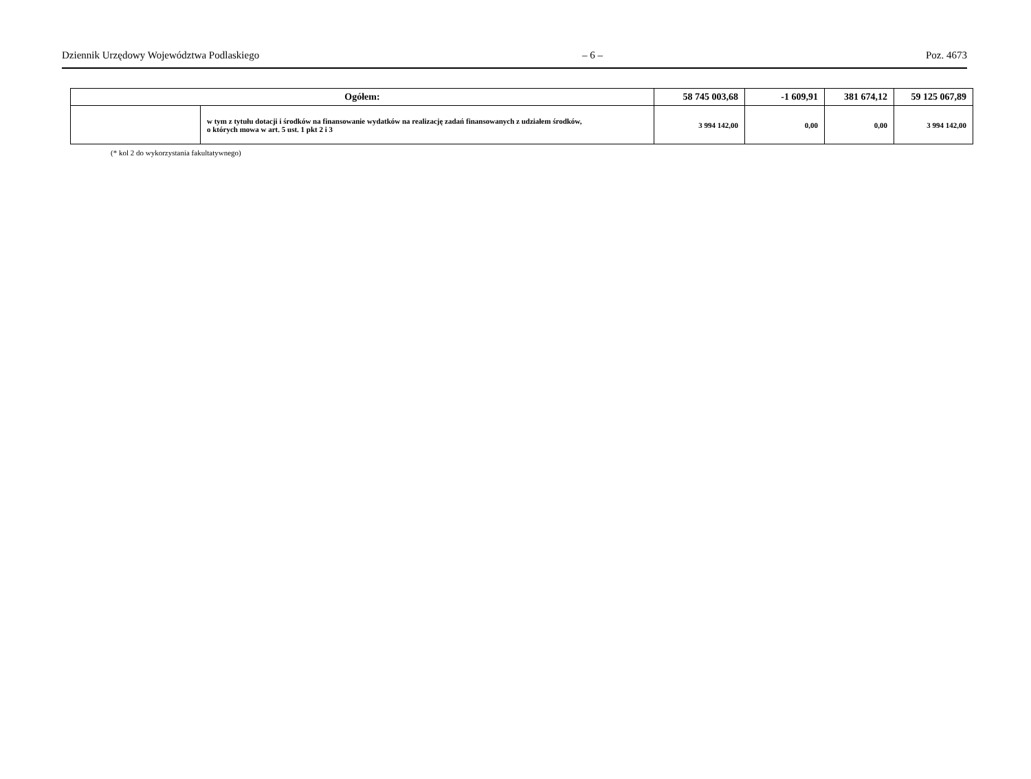Dziennik Urzędowy Województwa Podlaskiego – 6 – Poz. 4673
| Ogółem: | | 58 745 003,68 | -1 609,91 | 381 674,12 | 59 125 067,89 |
| | w tym z tytułu dotacji i środków na finansowanie wydatków na realizację zadań finansowanych z udziałem środków, o których mowa w art. 5 ust. 1 pkt 2 i 3 | 3 994 142,00 | 0,00 | 0,00 | 3 994 142,00 |
(* kol 2 do wykorzystania fakultatywnego)